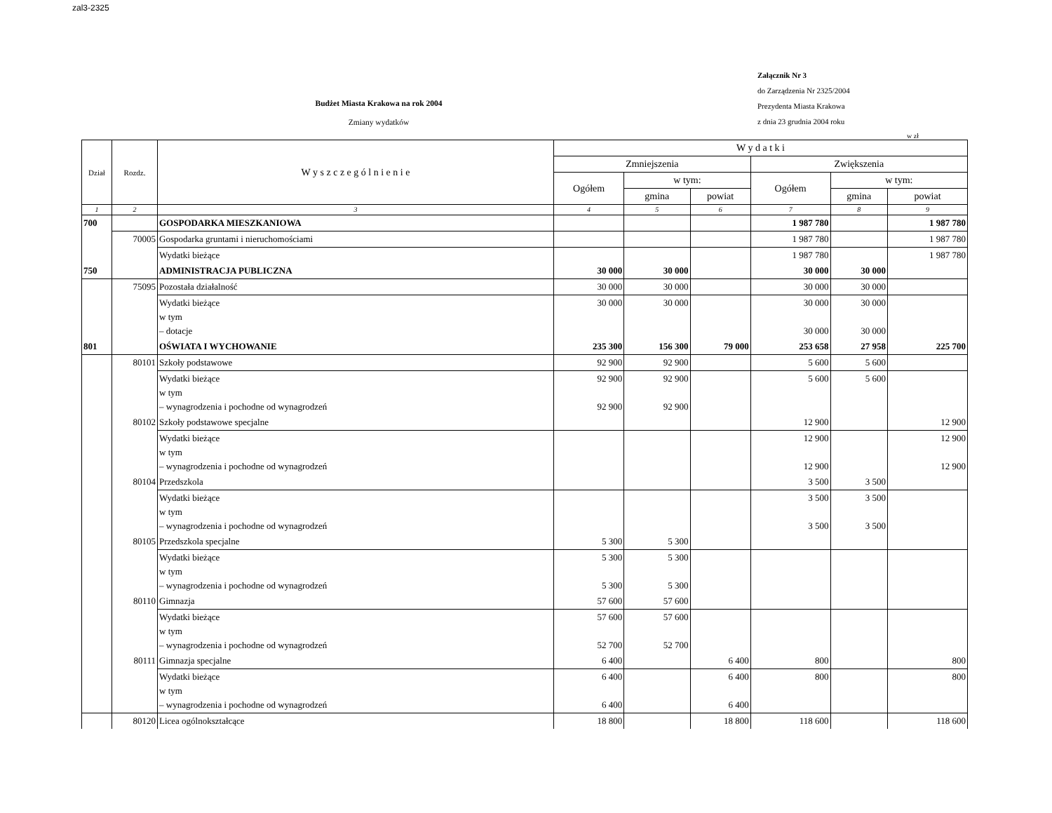zal3-2325
Budżet Miasta Krakowa na rok 2004
Zmiany wydatków
Załącznik Nr 3
do Zarządzenia Nr 2325/2004
Prezydenta Miasta Krakowa
z dnia 23 grudnia 2004 roku
w zł
| Dział | Rozdz. | W y s z c z e g ó l n i e n i e | W y d a t k i | | | | | |
| --- | --- | --- | --- | --- | --- | --- | --- | --- |
| | | | Zmniejszenia | | | Zwiększenia | | |
| | | | Ogółem | w tym: | | Ogółem | w tym: | |
| | | | | gmina | powiat | | gmina | powiat |
| 1 | 2 | 3 | 4 | 5 | 6 | 7 | 8 | 9 |
| 700 | | GOSPODARKA MIESZKANIOWA | | | | 1 987 780 | | 1 987 780 |
| | 70005 | Gospodarka gruntami i nieruchomościami | | | | 1 987 780 | | 1 987 780 |
| | | Wydatki bieżące | | | | 1 987 780 | | 1 987 780 |
| 750 | | ADMINISTRACJA PUBLICZNA | 30 000 | 30 000 | | 30 000 | 30 000 | |
| | 75095 | Pozostała działalność | 30 000 | 30 000 | | 30 000 | 30 000 | |
| | | Wydatki bieżące w tym – dotacje | 30 000 | 30 000 | | 30 000 30 000 | 30 000 30 000 | |
| 801 | | OŚWIATA I WYCHOWANIE | 235 300 | 156 300 | 79 000 | 253 658 | 27 958 | 225 700 |
| | 80101 | Szkoły podstawowe | 92 900 | 92 900 | | 5 600 | 5 600 | |
| | | Wydatki bieżące w tym – wynagrodzenia i pochodne od wynagrodzeń | 92 900 92 900 | 92 900 92 900 | | 5 600 | 5 600 | |
| | 80102 | Szkoły podstawowe specjalne | | | | 12 900 | | 12 900 |
| | | Wydatki bieżące w tym – wynagrodzenia i pochodne od wynagrodzeń | | | | 12 900 12 900 | | 12 900 12 900 |
| | 80104 | Przedszkola | | | | 3 500 | 3 500 | |
| | | Wydatki bieżące w tym – wynagrodzenia i pochodne od wynagrodzeń | | | | 3 500 3 500 | 3 500 3 500 | |
| | 80105 | Przedszkola specjalne | 5 300 | 5 300 | | | | |
| | | Wydatki bieżące w tym – wynagrodzenia i pochodne od wynagrodzeń | 5 300 5 300 | 5 300 5 300 | | | | |
| | 80110 | Gimnazja | 57 600 | 57 600 | | | | |
| | | Wydatki bieżące w tym – wynagrodzenia i pochodne od wynagrodzeń | 57 600 52 700 | 57 600 52 700 | | | | |
| | 80111 | Gimnazja specjalne | 6 400 | | 6 400 | 800 | | 800 |
| | | Wydatki bieżące w tym – wynagrodzenia i pochodne od wynagrodzeń | 6 400 6 400 | | 6 400 6 400 | 800 | | 800 |
| | 80120 | Licea ogólnokształcące | 18 800 | | 18 800 | 118 600 | | 118 600 |